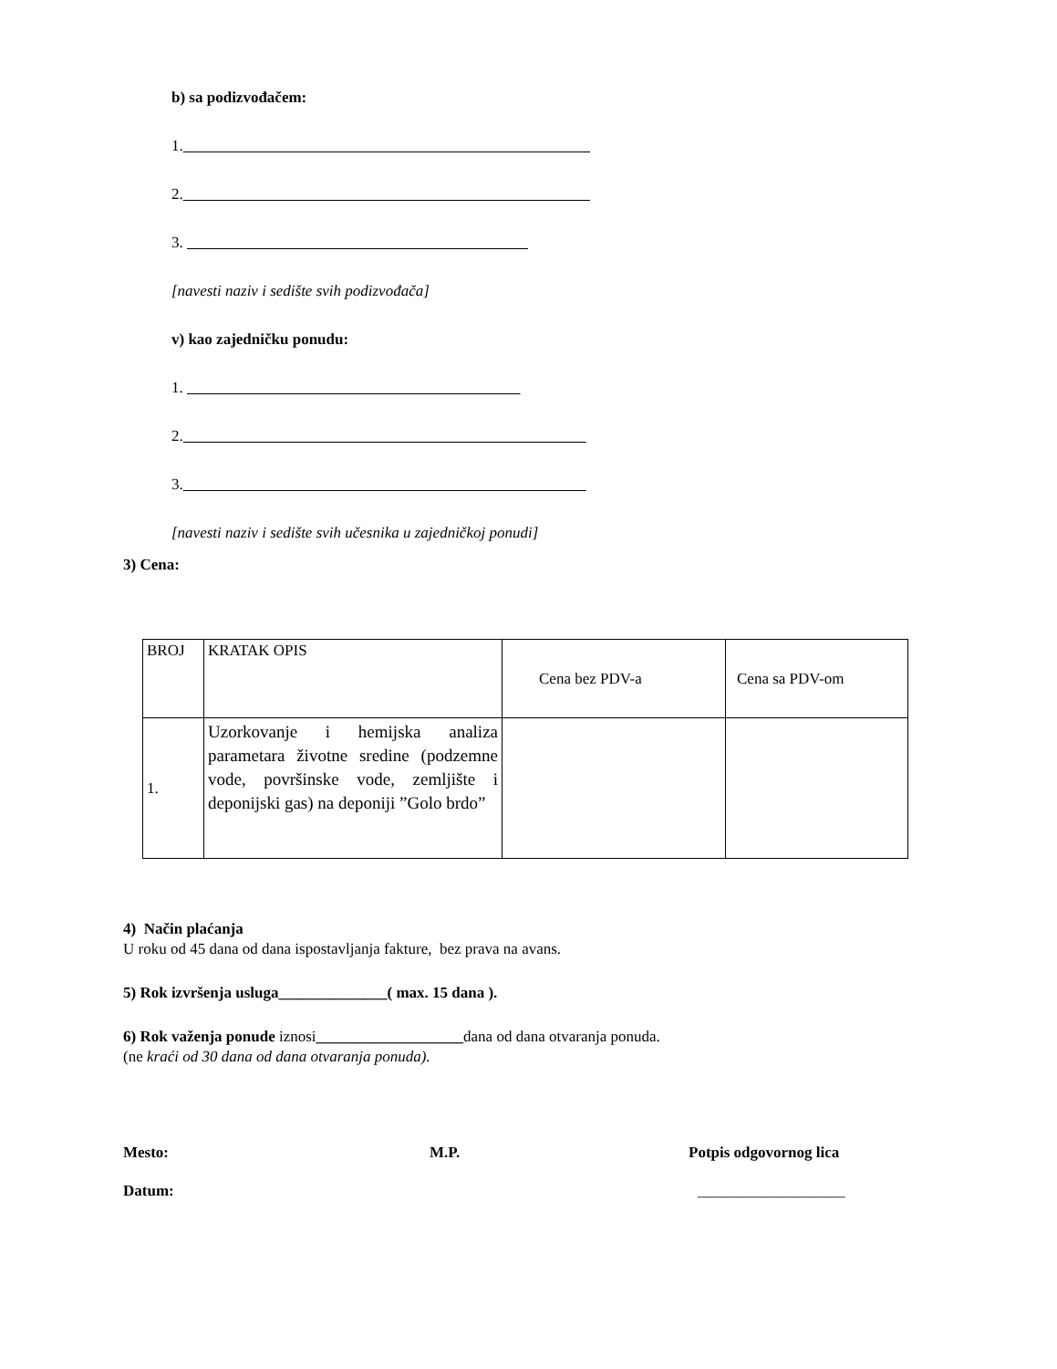b) sa podizvođačem:
1.
2.
3.
[navesti naziv i sedište svih podizvođača]
v) kao zajedničku ponudu:
1.
2.
3.
[navesti naziv i sedište svih učesnika u zajedničkoj ponudi]
3) Cena:
| BROJ | KRATAK OPIS | Cena bez PDV-a | Cena sa PDV-om |
| 1. | Uzorkovanje i hemijska analiza parametara životne sredine (podzemne vode, površinske vode, zemljište i deponijski gas) na deponiji ”Golo brdo” | | |
4) Način plaćanja
U roku od 45 dana od dana ispostavljanja fakture, bez prava na avans.
5) Rok izvršenja usluga______________( max. 15 dana ).
6) Rok važenja ponude iznosi___________________dana od dana otvaranja ponuda.
(ne kraći od 30 dana od dana otvaranja ponuda).
Mesto: M.P. Potpis odgovornog lica
Datum: ___________________